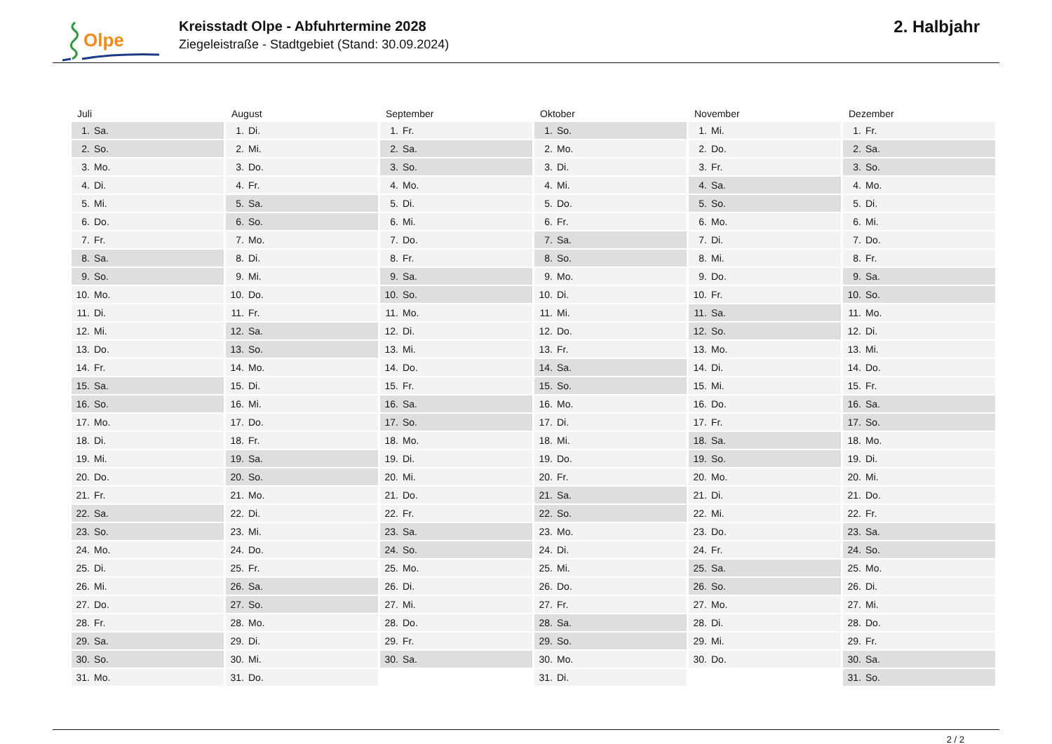Olpe
Kreisstadt Olpe - Abfuhrtermine 2028
Ziegeleistraße - Stadtgebiet (Stand: 30.09.2024)
2. Halbjahr
Juli
| 1. | Sa. |
| 2. | So. |
| 3. | Mo. |
| 4. | Di. |
| 5. | Mi. |
| 6. | Do. |
| 7. | Fr. |
| 8. | Sa. |
| 9. | So. |
| 10. | Mo. |
| 11. | Di. |
| 12. | Mi. |
| 13. | Do. |
| 14. | Fr. |
| 15. | Sa. |
| 16. | So. |
| 17. | Mo. |
| 18. | Di. |
| 19. | Mi. |
| 20. | Do. |
| 21. | Fr. |
| 22. | Sa. |
| 23. | So. |
| 24. | Mo. |
| 25. | Di. |
| 26. | Mi. |
| 27. | Do. |
| 28. | Fr. |
| 29. | Sa. |
| 30. | So. |
| 31. | Mo. |
August
| 1. | Di. |
| 2. | Mi. |
| 3. | Do. |
| 4. | Fr. |
| 5. | Sa. |
| 6. | So. |
| 7. | Mo. |
| 8. | Di. |
| 9. | Mi. |
| 10. | Do. |
| 11. | Fr. |
| 12. | Sa. |
| 13. | So. |
| 14. | Mo. |
| 15. | Di. |
| 16. | Mi. |
| 17. | Do. |
| 18. | Fr. |
| 19. | Sa. |
| 20. | So. |
| 21. | Mo. |
| 22. | Di. |
| 23. | Mi. |
| 24. | Do. |
| 25. | Fr. |
| 26. | Sa. |
| 27. | So. |
| 28. | Mo. |
| 29. | Di. |
| 30. | Mi. |
| 31. | Do. |
September
| 1. | Fr. |
| 2. | Sa. |
| 3. | So. |
| 4. | Mo. |
| 5. | Di. |
| 6. | Mi. |
| 7. | Do. |
| 8. | Fr. |
| 9. | Sa. |
| 10. | So. |
| 11. | Mo. |
| 12. | Di. |
| 13. | Mi. |
| 14. | Do. |
| 15. | Fr. |
| 16. | Sa. |
| 17. | So. |
| 18. | Mo. |
| 19. | Di. |
| 20. | Mi. |
| 21. | Do. |
| 22. | Fr. |
| 23. | Sa. |
| 24. | So. |
| 25. | Mo. |
| 26. | Di. |
| 27. | Mi. |
| 28. | Do. |
| 29. | Fr. |
| 30. | Sa. |
Oktober
| 1. | So. |
| 2. | Mo. |
| 3. | Di. |
| 4. | Mi. |
| 5. | Do. |
| 6. | Fr. |
| 7. | Sa. |
| 8. | So. |
| 9. | Mo. |
| 10. | Di. |
| 11. | Mi. |
| 12. | Do. |
| 13. | Fr. |
| 14. | Sa. |
| 15. | So. |
| 16. | Mo. |
| 17. | Di. |
| 18. | Mi. |
| 19. | Do. |
| 20. | Fr. |
| 21. | Sa. |
| 22. | So. |
| 23. | Mo. |
| 24. | Di. |
| 25. | Mi. |
| 26. | Do. |
| 27. | Fr. |
| 28. | Sa. |
| 29. | So. |
| 30. | Mo. |
| 31. | Di. |
November
| 1. | Mi. |
| 2. | Do. |
| 3. | Fr. |
| 4. | Sa. |
| 5. | So. |
| 6. | Mo. |
| 7. | Di. |
| 8. | Mi. |
| 9. | Do. |
| 10. | Fr. |
| 11. | Sa. |
| 12. | So. |
| 13. | Mo. |
| 14. | Di. |
| 15. | Mi. |
| 16. | Do. |
| 17. | Fr. |
| 18. | Sa. |
| 19. | So. |
| 20. | Mo. |
| 21. | Di. |
| 22. | Mi. |
| 23. | Do. |
| 24. | Fr. |
| 25. | Sa. |
| 26. | So. |
| 27. | Mo. |
| 28. | Di. |
| 29. | Mi. |
| 30. | Do. |
Dezember
| 1. | Fr. |
| 2. | Sa. |
| 3. | So. |
| 4. | Mo. |
| 5. | Di. |
| 6. | Mi. |
| 7. | Do. |
| 8. | Fr. |
| 9. | Sa. |
| 10. | So. |
| 11. | Mo. |
| 12. | Di. |
| 13. | Mi. |
| 14. | Do. |
| 15. | Fr. |
| 16. | Sa. |
| 17. | So. |
| 18. | Mo. |
| 19. | Di. |
| 20. | Mi. |
| 21. | Do. |
| 22. | Fr. |
| 23. | Sa. |
| 24. | So. |
| 25. | Mo. |
| 26. | Di. |
| 27. | Mi. |
| 28. | Do. |
| 29. | Fr. |
| 30. | Sa. |
| 31. | So. |
2 / 2